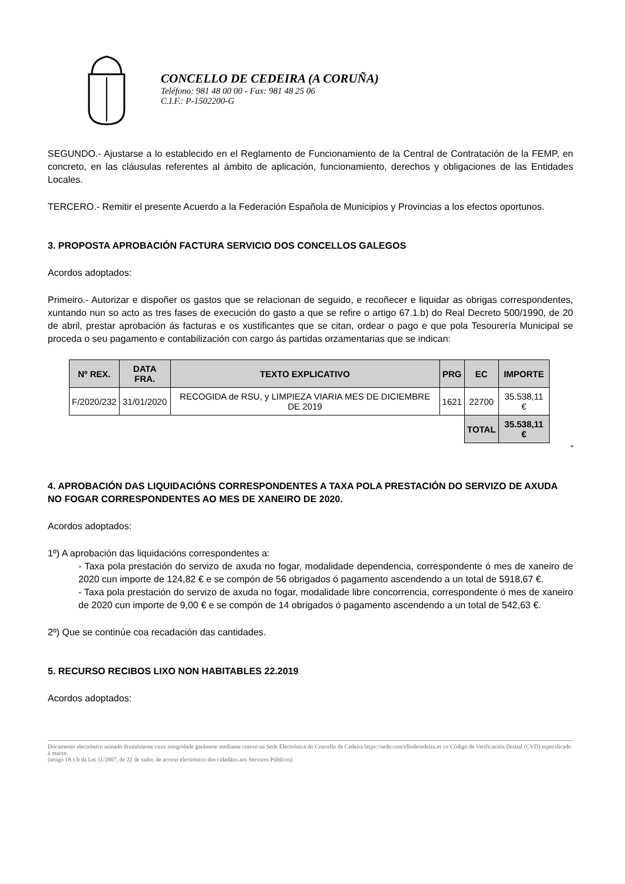CONCELLO DE CEDEIRA (A CORUÑA)
Teléfono: 981 48 00 00 - Fax: 981 48 25 06
C.I.F.: P-1502200-G
SEGUNDO.- Ajustarse a lo establecido en el Reglamento de Funcionamiento de la Central de Contratación de la FEMP, en concreto, en las cláusulas referentes al ámbito de aplicación, funcionamiento, derechos y obligaciones de las Entidades Locales.
TERCERO.- Remitir el presente Acuerdo a la Federación Española de Municipios y Provincias a los efectos oportunos.
3. PROPOSTA APROBACIÓN FACTURA SERVICIO DOS CONCELLOS GALEGOS
Acordos adoptados:
Primeiro.- Autorizar e dispoñer os gastos que se relacionan de seguido, e recoñecer e liquidar as obrigas correspondentes, xuntando nun so acto as tres fases de execución do gasto a que se refire o artigo 67.1.b) do Real Decreto 500/1990, de 20 de abril, prestar aprobación ás facturas e os xustificantes que se citan, ordear o pago e que pola Tesourería Municipal se proceda o seu pagamento e contabilización con cargo ás partidas orzamentarias que se indican:
| Nº REX. | DATA FRA. | TEXTO EXPLICATIVO | PRG | EC | IMPORTE |
| --- | --- | --- | --- | --- | --- |
| F/2020/232 | 31/01/2020 | RECOGIDA de RSU, y LIMPIEZA VIARIA MES DE DICIEMBRE DE 2019 | 1621 | 22700 | 35.538,11 € |
| | | | | TOTAL | 35.538,11 € |
“
4. APROBACIÓN DAS LIQUIDACIÓNS CORRESPONDENTES A TAXA POLA PRESTACIÓN DO SERVIZO DE AXUDA NO FOGAR CORRESPONDENTES AO MES DE XANEIRO DE 2020.
Acordos adoptados:
1º) A aprobación das liquidacións correspondentes a:
- Taxa pola prestación do servizo de axuda no fogar, modalidade dependencia, correspondente ó mes de xaneiro de 2020 cun importe de 124,82 € e se compón de 56 obrigados ó pagamento ascendendo a un total de 5918,67 €.
- Taxa pola prestación do servizo de axuda no fogar, modalidade libre concorrencia, correspondente ó mes de xaneiro de 2020 cun importe de 9,00 € e se compón de 14 obrigados ó pagamento ascendendo a un total de 542,63 €.
2º) Que se continúe coa recadación das cantidades.
5. RECURSO RECIBOS LIXO NON HABITABLES 22.2019
Acordos adoptados:
Documento electrónico asinado dixitalmente cuxa integridade garántese mediante cotexo na Sede Electrónica do Concello de Cedeira https://sede.concellodecedeira.es co Código de Verificación Dixital (CVD) especificado á marxe.
(artigo 18.1.b da Lei 11/2007, de 22 de xuño, de acceso electrónico dos cidadáns aos Servizos Públicos)